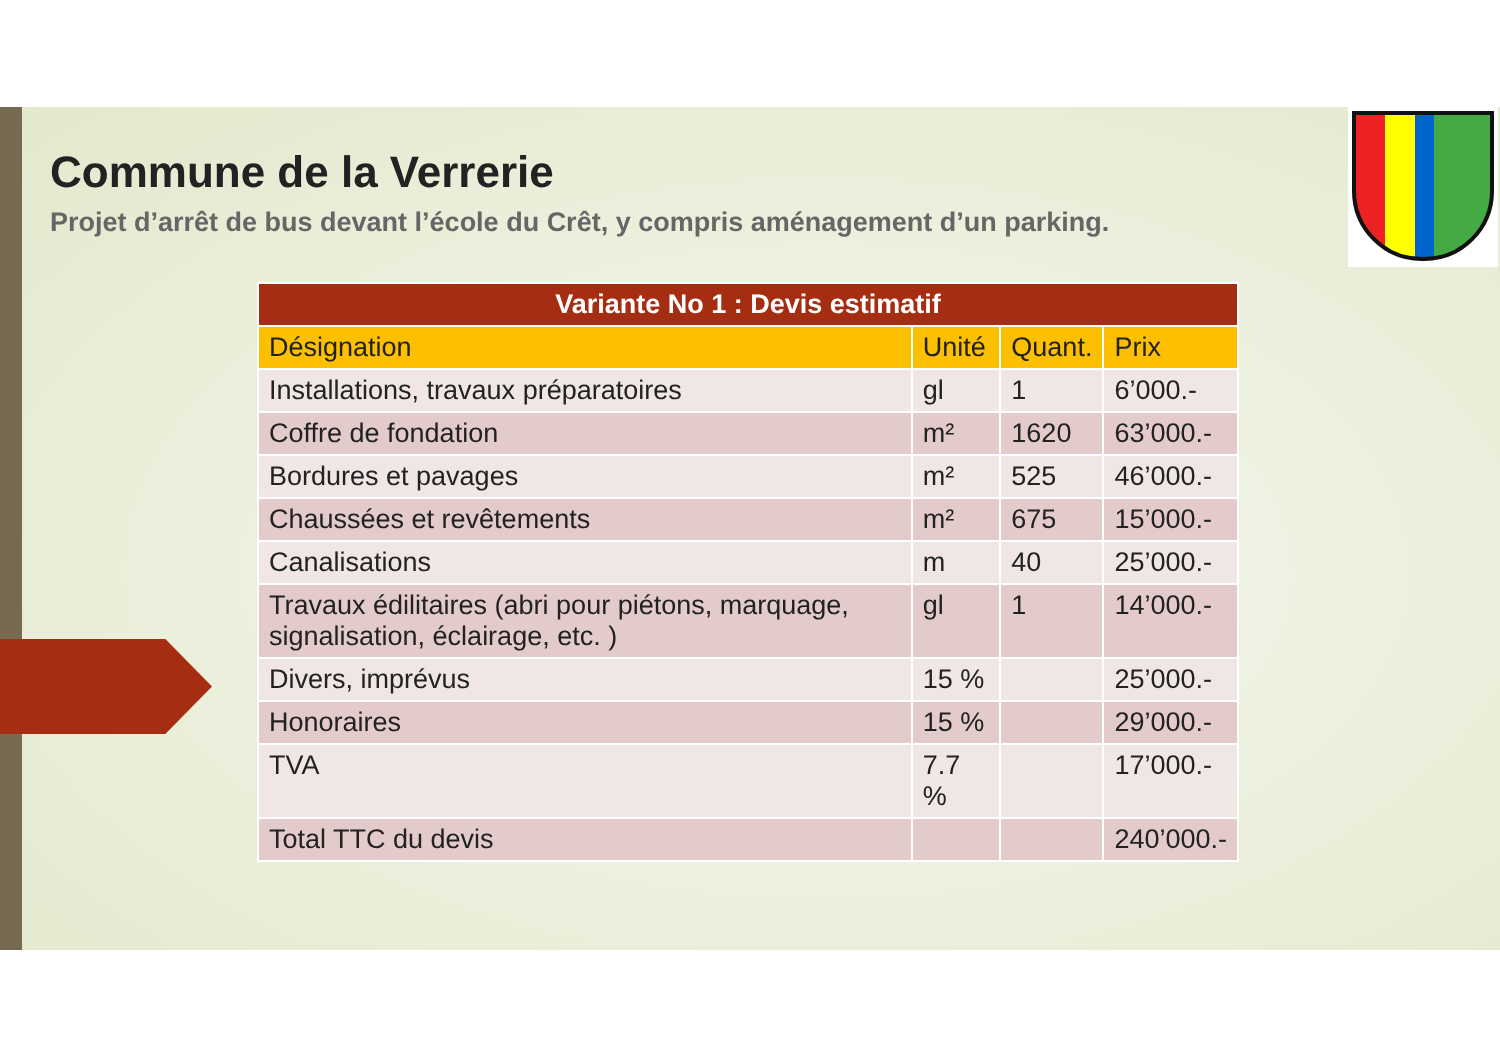Commune de la Verrerie
Projet d’arrêt de bus devant l’école du Crêt, y compris aménagement d’un parking.
| Variante No 1 : Devis estimatif | | | |
| --- | --- | --- | --- |
| Désignation | Unité | Quant. | Prix |
| Installations, travaux préparatoires | gl | 1 | 6’000.- |
| Coffre de fondation | m² | 1620 | 63’000.- |
| Bordures et pavages | m² | 525 | 46’000.- |
| Chaussées et revêtements | m² | 675 | 15’000.- |
| Canalisations | m | 40 | 25’000.- |
| Travaux édilitaires (abri pour piétons, marquage, signalisation, éclairage, etc. ) | gl | 1 | 14’000.- |
| Divers, imprévus | 15 % | | 25’000.- |
| Honoraires | 15 % | | 29’000.- |
| TVA | 7.7 % | | 17’000.- |
| Total TTC du devis | | | 240’000.- |